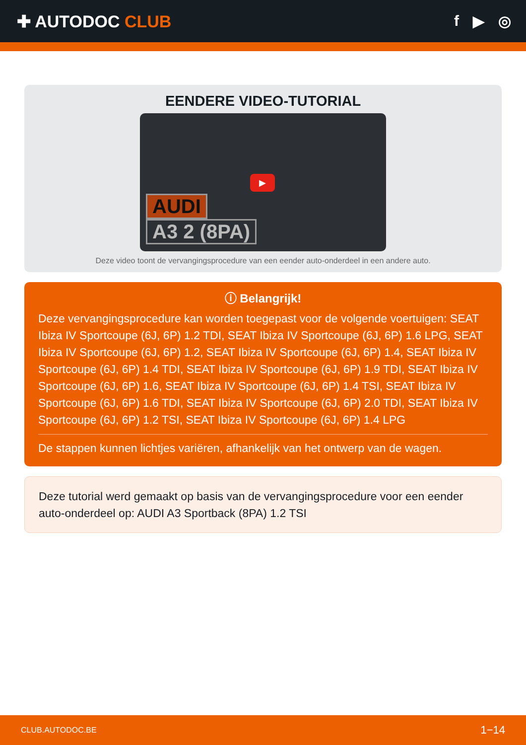✚ AUTODOC CLUB f ▶ ◎
EENDERE VIDEO-TUTORIAL
▶
AUDI
A3 2 (8PA)
Deze video toont de vervangingsprocedure van een eender auto-onderdeel in een andere auto.
ⓘ Belangrijk!
Deze vervangingsprocedure kan worden toegepast voor de volgende voertuigen: SEAT Ibiza IV Sportcoupe (6J, 6P) 1.2 TDI, SEAT Ibiza IV Sportcoupe (6J, 6P) 1.6 LPG, SEAT Ibiza IV Sportcoupe (6J, 6P) 1.2, SEAT Ibiza IV Sportcoupe (6J, 6P) 1.4, SEAT Ibiza IV Sportcoupe (6J, 6P) 1.4 TDI, SEAT Ibiza IV Sportcoupe (6J, 6P) 1.9 TDI, SEAT Ibiza IV Sportcoupe (6J, 6P) 1.6, SEAT Ibiza IV Sportcoupe (6J, 6P) 1.4 TSI, SEAT Ibiza IV Sportcoupe (6J, 6P) 1.6 TDI, SEAT Ibiza IV Sportcoupe (6J, 6P) 2.0 TDI, SEAT Ibiza IV Sportcoupe (6J, 6P) 1.2 TSI, SEAT Ibiza IV Sportcoupe (6J, 6P) 1.4 LPG
De stappen kunnen lichtjes variëren, afhankelijk van het ontwerp van de wagen.
Deze tutorial werd gemaakt op basis van de vervangingsprocedure voor een eender auto-onderdeel op: AUDI A3 Sportback (8PA) 1.2 TSI
CLUB.AUTODOC.BE 1−14